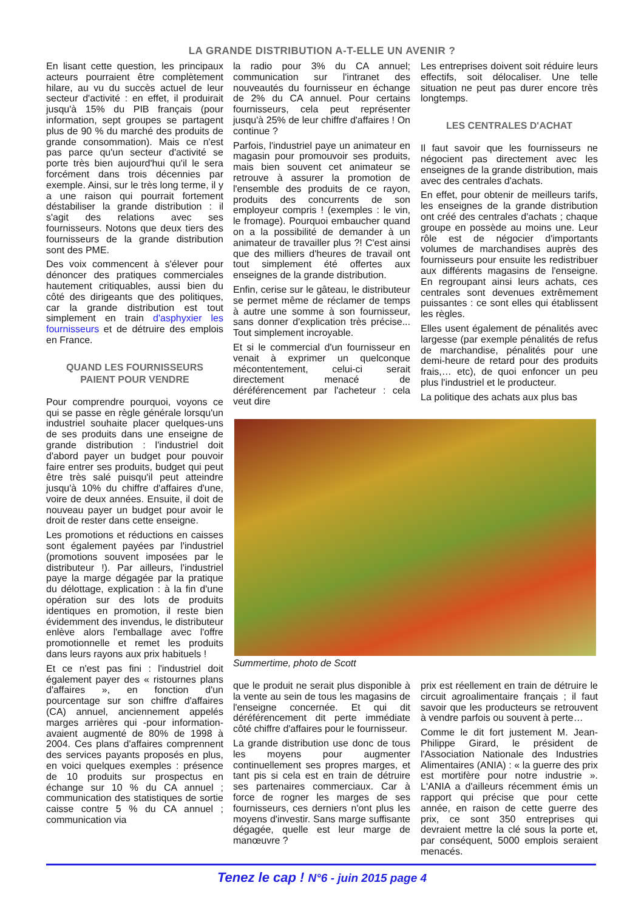LA GRANDE DISTRIBUTION A-T-ELLE UN AVENIR ?
En lisant cette question, les principaux acteurs pourraient être complètement hilare, au vu du succès actuel de leur secteur d'activité : en effet, il produirait jusqu'à 15% du PIB français (pour information, sept groupes se partagent plus de 90 % du marché des produits de grande consommation). Mais ce n'est pas parce qu'un secteur d'activité se porte très bien aujourd'hui qu'il le sera forcément dans trois décennies par exemple. Ainsi, sur le très long terme, il y a une raison qui pourrait fortement déstabiliser la grande distribution : il s'agit des relations avec ses fournisseurs. Notons que deux tiers des fournisseurs de la grande distribution sont des PME.
Des voix commencent à s'élever pour dénoncer des pratiques commerciales hautement critiquables, aussi bien du côté des dirigeants que des politiques, car la grande distribution est tout simplement en train d'asphyxier les fournisseurs et de détruire des emplois en France.
QUAND LES FOURNISSEURS
PAIENT POUR VENDRE
Pour comprendre pourquoi, voyons ce qui se passe en règle générale lorsqu'un industriel souhaite placer quelques-uns de ses produits dans une enseigne de grande distribution : l'industriel doit d'abord payer un budget pour pouvoir faire entrer ses produits, budget qui peut être très salé puisqu'il peut atteindre jusqu'à 10% du chiffre d'affaires d'une, voire de deux années. Ensuite, il doit de nouveau payer un budget pour avoir le droit de rester dans cette enseigne.
Les promotions et réductions en caisses sont également payées par l'industriel (promotions souvent imposées par le distributeur !). Par ailleurs, l'industriel paye la marge dégagée par la pratique du délottage, explication : à la fin d'une opération sur des lots de produits identiques en promotion, il reste bien évidemment des invendus, le distributeur enlève alors l'emballage avec l'offre promotionnelle et remet les produits dans leurs rayons aux prix habituels !
Et ce n'est pas fini : l'industriel doit également payer des « ristournes plans d'affaires », en fonction d'un pourcentage sur son chiffre d'affaires (CA) annuel, anciennement appelés marges arrières qui -pour information- avaient augmenté de 80% de 1998 à 2004. Ces plans d'affaires comprennent des services payants proposés en plus, en voici quelques exemples : présence de 10 produits sur prospectus en échange sur 10 % du CA annuel ; communication des statistiques de sortie caisse contre 5 % du CA annuel ; communication via
la radio pour 3% du CA annuel; communication sur l'intranet des nouveautés du fournisseur en échange de 2% du CA annuel. Pour certains fournisseurs, cela peut représenter jusqu'à 25% de leur chiffre d'affaires ! On continue ?
Parfois, l'industriel paye un animateur en magasin pour promouvoir ses produits, mais bien souvent cet animateur se retrouve à assurer la promotion de l'ensemble des produits de ce rayon, produits des concurrents de son employeur compris ! (exemples : le vin, le fromage). Pourquoi embaucher quand on a la possibilité de demander à un animateur de travailler plus ?! C'est ainsi que des milliers d'heures de travail ont tout simplement été offertes aux enseignes de la grande distribution.
Enfin, cerise sur le gâteau, le distributeur se permet même de réclamer de temps à autre une somme à son fournisseur, sans donner d'explication très précise... Tout simplement incroyable.
Et si le commercial d'un fournisseur en venait à exprimer un quelconque mécontentement, celui-ci serait directement menacé de déréférencement par l'acheteur : cela veut dire
Les entreprises doivent soit réduire leurs effectifs, soit délocaliser. Une telle situation ne peut pas durer encore très longtemps.
LES CENTRALES D'ACHAT
Il faut savoir que les fournisseurs ne négocient pas directement avec les enseignes de la grande distribution, mais avec des centrales d'achats.
En effet, pour obtenir de meilleurs tarifs, les enseignes de la grande distribution ont créé des centrales d'achats ; chaque groupe en possède au moins une. Leur rôle est de négocier d'importants volumes de marchandises auprès des fournisseurs pour ensuite les redistribuer aux différents magasins de l'enseigne. En regroupant ainsi leurs achats, ces centrales sont devenues extrêmement puissantes : ce sont elles qui établissent les règles.
Elles usent également de pénalités avec largesse (par exemple pénalités de refus de marchandise, pénalités pour une demi-heure de retard pour des produits frais,… etc), de quoi enfoncer un peu plus l'industriel et le producteur.
La politique des achats aux plus bas
Summertime, photo de Scott
que le produit ne serait plus disponible à la vente au sein de tous les magasins de l'enseigne concernée. Et qui dit déréférencement dit perte immédiate côté chiffre d'affaires pour le fournisseur.
La grande distribution use donc de tous les moyens pour augmenter continuellement ses propres marges, et tant pis si cela est en train de détruire ses partenaires commerciaux. Car à force de rogner les marges de ses fournisseurs, ces derniers n'ont plus les moyens d'investir. Sans marge suffisante dégagée, quelle est leur marge de manœuvre ?
prix est réellement en train de détruire le circuit agroalimentaire français ; il faut savoir que les producteurs se retrouvent à vendre parfois ou souvent à perte…
Comme le dit fort justement M. Jean-Philippe Girard, le président de l'Association Nationale des Industries Alimentaires (ANIA) : « la guerre des prix est mortifère pour notre industrie ». L'ANIA a d'ailleurs récemment émis un rapport qui précise que pour cette année, en raison de cette guerre des prix, ce sont 350 entreprises qui devraient mettre la clé sous la porte et, par conséquent, 5000 emplois seraient menacés.
Tenez le cap ! N°6 - juin 2015 page 4